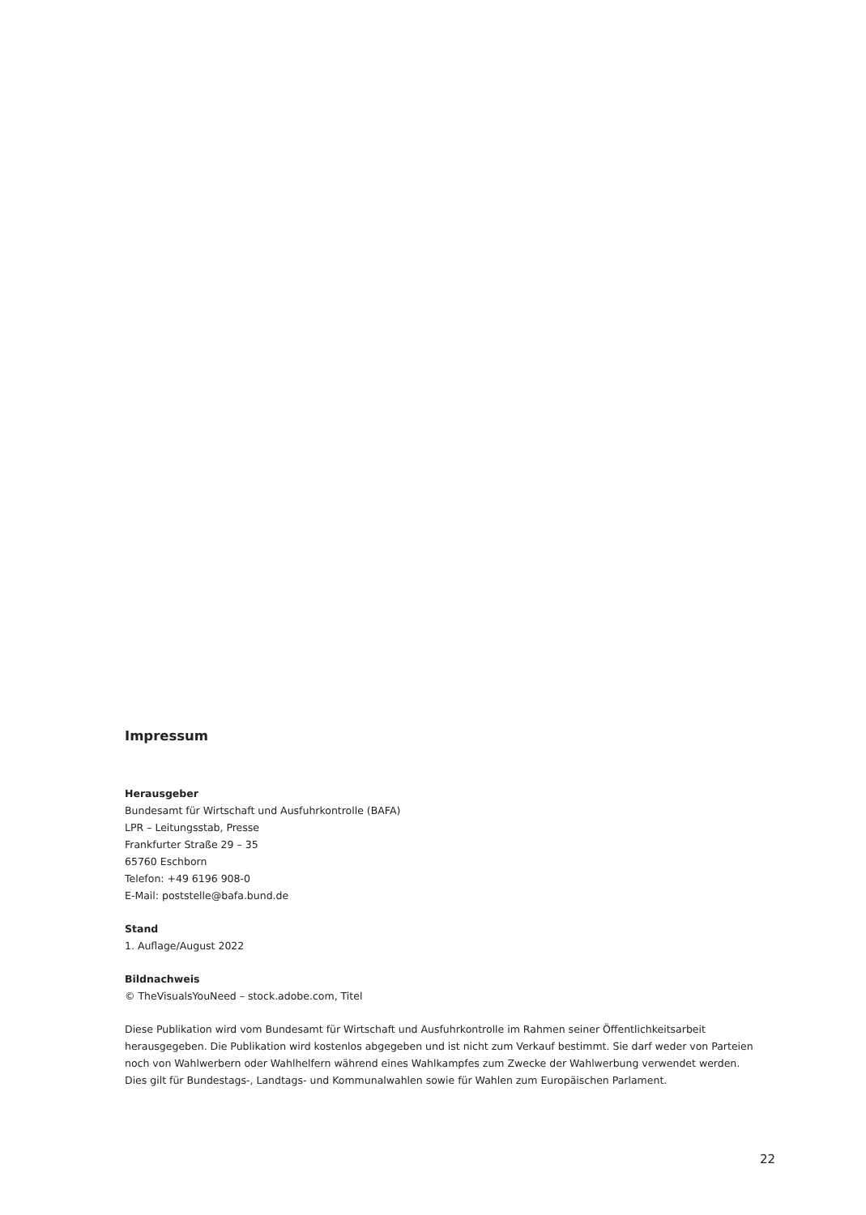Impressum
Herausgeber
Bundesamt für Wirtschaft und Ausfuhrkontrolle (BAFA)
LPR – Leitungsstab, Presse
Frankfurter Straße 29 – 35
65760 Eschborn
Telefon: +49 6196 908-0
E-Mail: poststelle@bafa.bund.de
Stand
1. Auflage/August 2022
Bildnachweis
© TheVisualsYouNeed – stock.adobe.com, Titel
Diese Publikation wird vom Bundesamt für Wirtschaft und Ausfuhrkontrolle im Rahmen seiner Öffentlichkeitsarbeit herausgegeben. Die Publikation wird kostenlos abgegeben und ist nicht zum Verkauf bestimmt. Sie darf weder von Parteien noch von Wahlwerbern oder Wahlhelfern während eines Wahlkampfes zum Zwecke der Wahlwerbung verwendet werden. Dies gilt für Bundestags-, Landtags- und Kommunalwahlen sowie für Wahlen zum Europäischen Parlament.
22